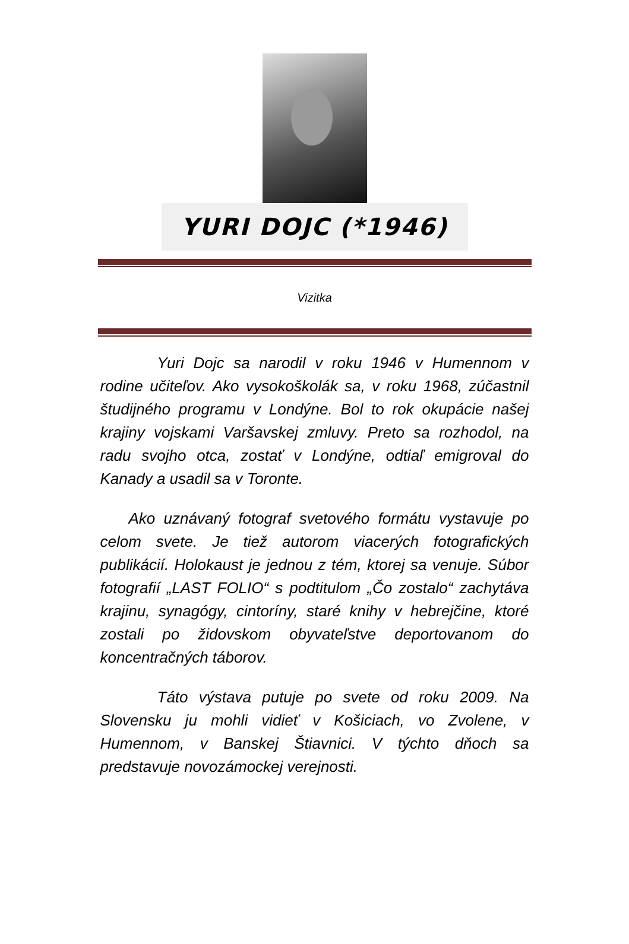YURI DOJC (*1946)
Vizitka
Yuri Dojc sa narodil v roku 1946 v Humennom v rodine učiteľov. Ako vysokoškolák sa, v roku 1968, zúčastnil študijného programu v Londýne. Bol to rok okupácie našej krajiny vojskami Varšavskej zmluvy. Preto sa rozhodol, na radu svojho otca, zostať v Londýne, odtiaľ emigroval do Kanady a usadil sa v Toronte.
Ako uznávaný fotograf svetového formátu vystavuje po celom svete. Je tiež autorom viacerých fotografických publikácií. Holokaust je jednou z tém, ktorej sa venuje. Súbor fotografií „LAST FOLIO“ s podtitulom „Čo zostalo“ zachytáva krajinu, synagógy, cintoríny, staré knihy v hebrejčine, ktoré zostali po židovskom obyvateľstve deportovanom do koncentračných táborov.
Táto výstava putuje po svete od roku 2009. Na Slovensku ju mohli vidieť v Košiciach, vo Zvolene, v Humennom, v Banskej Štiavnici. V týchto dňoch sa predstavuje novozámockej verejnosti.